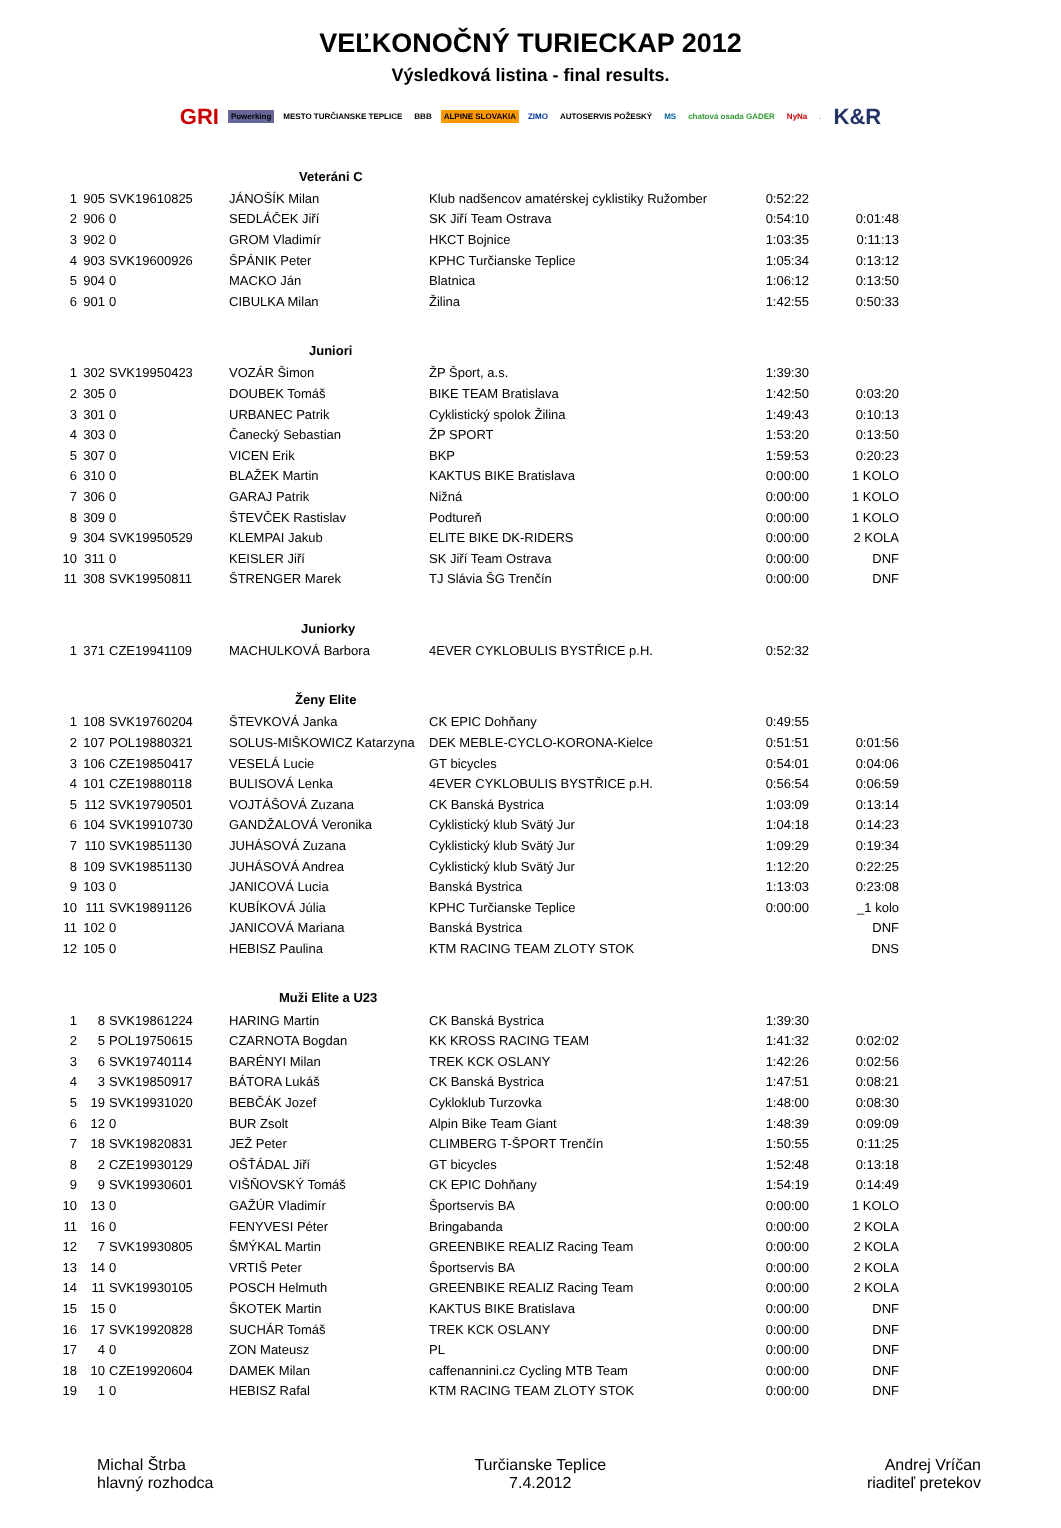VEĽKONOČNÝ TURIECKAP 2012
Výsledková listina - final results.
GRI Powerking MESTO TURČIANSKE TEPLICE BBB ALPINE SLOVAKIA ZIMO AUTOSERVIS POŽESKÝ MS chatová osada GADER NyNa. K&R
| | | | Veteráni C | | | |
| 1 | 905 | SVK19610825 | JÁNOŠÍK Milan | Klub nadšencov amatérskej cyklistiky Ružomber | 0:52:22 | |
| 2 | 906 | 0 | SEDLÁČEK Jiří | SK Jiří Team Ostrava | 0:54:10 | 0:01:48 |
| 3 | 902 | 0 | GROM Vladimír | HKCT Bojnice | 1:03:35 | 0:11:13 |
| 4 | 903 | SVK19600926 | ŠPÁNIK Peter | KPHC Turčianske Teplice | 1:05:34 | 0:13:12 |
| 5 | 904 | 0 | MACKO Ján | Blatnica | 1:06:12 | 0:13:50 |
| 6 | 901 | 0 | CIBULKA Milan | Žilina | 1:42:55 | 0:50:33 |
| | | | Juniori | | | |
| 1 | 302 | SVK19950423 | VOZÁR Šimon | ŽP Šport, a.s. | 1:39:30 | |
| 2 | 305 | 0 | DOUBEK Tomáš | BIKE TEAM Bratislava | 1:42:50 | 0:03:20 |
| 3 | 301 | 0 | URBANEC Patrik | Cyklistický spolok Žilina | 1:49:43 | 0:10:13 |
| 4 | 303 | 0 | Čanecký Sebastian | ŽP SPORT | 1:53:20 | 0:13:50 |
| 5 | 307 | 0 | VICEN Erik | BKP | 1:59:53 | 0:20:23 |
| 6 | 310 | 0 | BLAŽEK Martin | KAKTUS BIKE Bratislava | 0:00:00 | 1 KOLO |
| 7 | 306 | 0 | GARAJ Patrik | Nižná | 0:00:00 | 1 KOLO |
| 8 | 309 | 0 | ŠTEVČEK Rastislav | Podtureň | 0:00:00 | 1 KOLO |
| 9 | 304 | SVK19950529 | KLEMPAI Jakub | ELITE BIKE DK-RIDERS | 0:00:00 | 2 KOLA |
| 10 | 311 | 0 | KEISLER Jiří | SK Jiří Team Ostrava | 0:00:00 | DNF |
| 11 | 308 | SVK19950811 | ŠTRENGER Marek | TJ Slávia ŠG Trenčín | 0:00:00 | DNF |
| | | | Juniorky | | | |
| 1 | 371 | CZE19941109 | MACHULKOVÁ Barbora | 4EVER CYKLOBULIS BYSTŘICE p.H. | 0:52:32 | |
| | | | Ženy Elite | | | |
| 1 | 108 | SVK19760204 | ŠTEVKOVÁ Janka | CK EPIC Dohňany | 0:49:55 | |
| 2 | 107 | POL19880321 | SOLUS-MIŠKOWICZ Katarzyna | DEK MEBLE-CYCLO-KORONA-Kielce | 0:51:51 | 0:01:56 |
| 3 | 106 | CZE19850417 | VESELÁ Lucie | GT bicycles | 0:54:01 | 0:04:06 |
| 4 | 101 | CZE19880118 | BULISOVÁ Lenka | 4EVER CYKLOBULIS BYSTŘICE p.H. | 0:56:54 | 0:06:59 |
| 5 | 112 | SVK19790501 | VOJTÁŠOVÁ Zuzana | CK Banská Bystrica | 1:03:09 | 0:13:14 |
| 6 | 104 | SVK19910730 | GANDŽALOVÁ Veronika | Cyklistický klub Svätý Jur | 1:04:18 | 0:14:23 |
| 7 | 110 | SVK19851130 | JUHÁSOVÁ Zuzana | Cyklistický klub Svätý Jur | 1:09:29 | 0:19:34 |
| 8 | 109 | SVK19851130 | JUHÁSOVÁ Andrea | Cyklistický klub Svätý Jur | 1:12:20 | 0:22:25 |
| 9 | 103 | 0 | JANICOVÁ Lucia | Banská Bystrica | 1:13:03 | 0:23:08 |
| 10 | 111 | SVK19891126 | KUBÍKOVÁ Júlia | KPHC Turčianske Teplice | 0:00:00 | _1 kolo |
| 11 | 102 | 0 | JANICOVÁ Mariana | Banská Bystrica | | DNF |
| 12 | 105 | 0 | HEBISZ Paulina | KTM RACING TEAM ZLOTY STOK | | DNS |
| | | | Muži Elite a U23 | | | |
| 1 | 8 | SVK19861224 | HARING Martin | CK Banská Bystrica | 1:39:30 | |
| 2 | 5 | POL19750615 | CZARNOTA Bogdan | KK KROSS RACING TEAM | 1:41:32 | 0:02:02 |
| 3 | 6 | SVK19740114 | BARÉNYI Milan | TREK KCK OSLANY | 1:42:26 | 0:02:56 |
| 4 | 3 | SVK19850917 | BÁTORA Lukáš | CK Banská Bystrica | 1:47:51 | 0:08:21 |
| 5 | 19 | SVK19931020 | BEBČÁK Jozef | Cykloklub Turzovka | 1:48:00 | 0:08:30 |
| 6 | 12 | 0 | BUR Zsolt | Alpin Bike Team Giant | 1:48:39 | 0:09:09 |
| 7 | 18 | SVK19820831 | JEŽ Peter | CLIMBERG T-ŠPORT Trenčín | 1:50:55 | 0:11:25 |
| 8 | 2 | CZE19930129 | OŠŤÁDAL Jiří | GT bicycles | 1:52:48 | 0:13:18 |
| 9 | 9 | SVK19930601 | VIŠŇOVSKÝ Tomáš | CK EPIC Dohňany | 1:54:19 | 0:14:49 |
| 10 | 13 | 0 | GAŽÚR Vladimír | Športservis BA | 0:00:00 | 1 KOLO |
| 11 | 16 | 0 | FENYVESI Péter | Bringabanda | 0:00:00 | 2 KOLA |
| 12 | 7 | SVK19930805 | ŠMÝKAL Martin | GREENBIKE REALIZ Racing Team | 0:00:00 | 2 KOLA |
| 13 | 14 | 0 | VRTIŠ Peter | Športservis BA | 0:00:00 | 2 KOLA |
| 14 | 11 | SVK19930105 | POSCH Helmuth | GREENBIKE REALIZ Racing Team | 0:00:00 | 2 KOLA |
| 15 | 15 | 0 | ŠKOTEK Martin | KAKTUS BIKE Bratislava | 0:00:00 | DNF |
| 16 | 17 | SVK19920828 | SUCHÁR Tomáš | TREK KCK OSLANY | 0:00:00 | DNF |
| 17 | 4 | 0 | ZON Mateusz | PL | 0:00:00 | DNF |
| 18 | 10 | CZE19920604 | DAMEK Milan | caffenannini.cz Cycling MTB Team | 0:00:00 | DNF |
| 19 | 1 | 0 | HEBISZ Rafal | KTM RACING TEAM ZLOTY STOK | 0:00:00 | DNF |
Michal Štrba
hlavný rozhodca
Turčianske Teplice
7.4.2012
Andrej Vríčan
riaditeľ pretekov